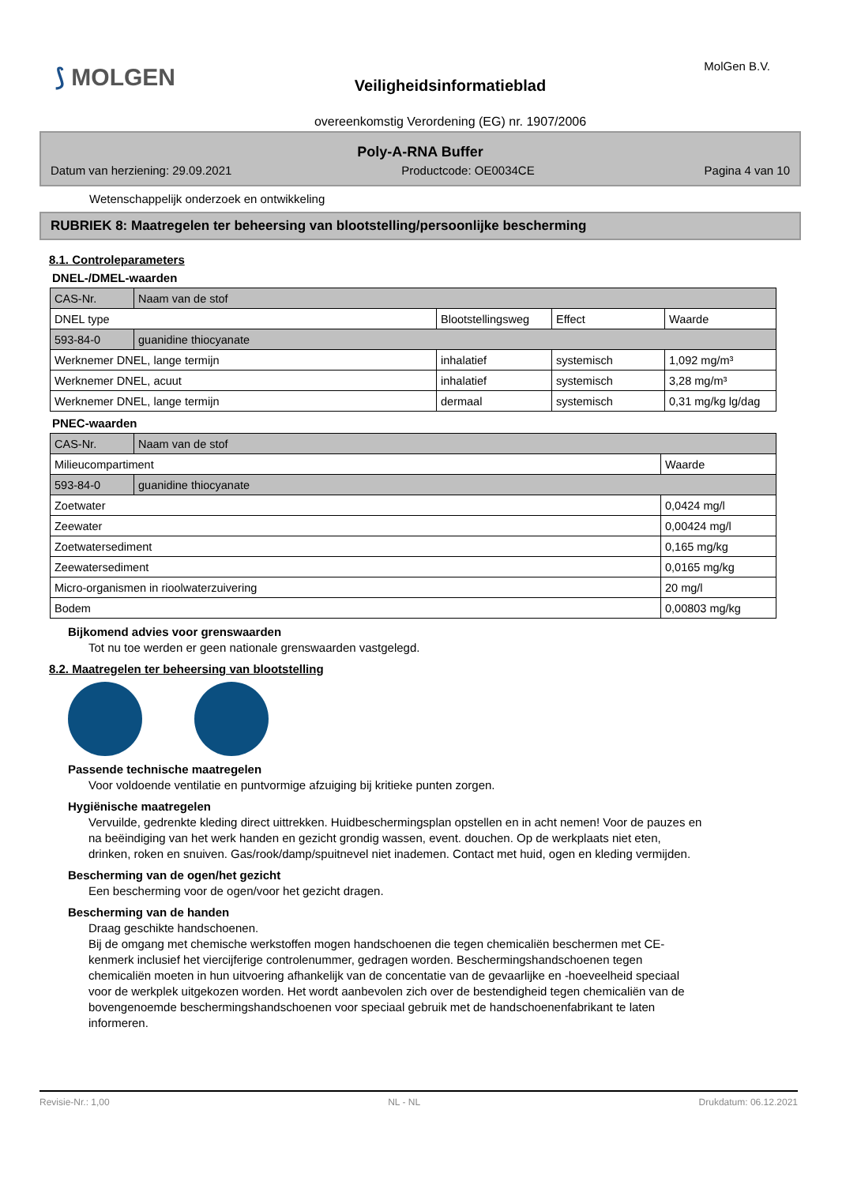⟆ MOLGEN MolGen B.V.
Veiligheidsinformatieblad
overeenkomstig Verordening (EG) nr. 1907/2006
Poly-A-RNA Buffer
Datum van herziening: 29.09.2021 Productcode: OE0034CE Pagina 4 van 10
Wetenschappelijk onderzoek en ontwikkeling
RUBRIEK 8: Maatregelen ter beheersing van blootstelling/persoonlijke bescherming
8.1. Controleparameters
DNEL-/DMEL-waarden
| CAS-Nr. | Naam van de stof | | | |
| DNEL type | | Blootstellingsweg | Effect | Waarde |
| 593-84-0 | guanidine thiocyanate | | | |
| Werknemer DNEL, lange termijn | | inhalatief | systemisch | 1,092 mg/m³ |
| Werknemer DNEL, acuut | | inhalatief | systemisch | 3,28 mg/m³ |
| Werknemer DNEL, lange termijn | | dermaal | systemisch | 0,31 mg/kg lg/dag |
PNEC-waarden
| CAS-Nr. | Naam van de stof | |
| Milieucompartiment | | Waarde |
| 593-84-0 | guanidine thiocyanate | |
| Zoetwater | | 0,0424 mg/l |
| Zeewater | | 0,00424 mg/l |
| Zoetwatersediment | | 0,165 mg/kg |
| Zeewatersediment | | 0,0165 mg/kg |
| Micro-organismen in rioolwaterzuivering | | 20 mg/l |
| Bodem | | 0,00803 mg/kg |
Bijkomend advies voor grenswaarden
Tot nu toe werden er geen nationale grenswaarden vastgelegd.
8.2. Maatregelen ter beheersing van blootstelling
Passende technische maatregelen
Voor voldoende ventilatie en puntvormige afzuiging bij kritieke punten zorgen.
Hygiënische maatregelen
Vervuilde, gedrenkte kleding direct uittrekken. Huidbeschermingsplan opstellen en in acht nemen! Voor de pauzes en na beëindiging van het werk handen en gezicht grondig wassen, event. douchen. Op de werkplaats niet eten, drinken, roken en snuiven. Gas/rook/damp/spuitnevel niet inademen. Contact met huid, ogen en kleding vermijden.
Bescherming van de ogen/het gezicht
Een bescherming voor de ogen/voor het gezicht dragen.
Bescherming van de handen
Draag geschikte handschoenen.
Bij de omgang met chemische werkstoffen mogen handschoenen die tegen chemicaliën beschermen met CE-kenmerk inclusief het viercijferige controlenummer, gedragen worden. Beschermingshandschoenen tegen chemicaliën moeten in hun uitvoering afhankelijk van de concentatie van de gevaarlijke en -hoeveelheid speciaal voor de werkplek uitgekozen worden. Het wordt aanbevolen zich over de bestendigheid tegen chemicaliën van de bovengenoemde beschermingshandschoenen voor speciaal gebruik met de handschoenenfabrikant te laten informeren.
Revisie-Nr.: 1,00 NL - NL Drukdatum: 06.12.2021